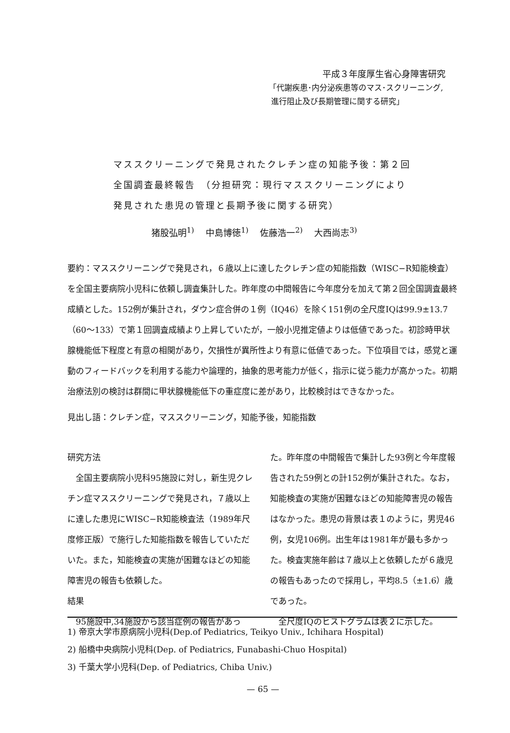平成３年度厚生省心身障害研究
「代謝疾患･内分泌疾患等のマス･スクリーニング,
進行阻止及び長期管理に関する研究」
マススクリーニングで発見されたクレチン症の知能予後：第２回全国調査最終報告　（分担研究：現行マススクリーニングにより発見された患児の管理と長期予後に関する研究）
猪股弘明<sup>1)</sup> 中島博徳<sup>1)</sup> 佐藤浩一<sup>2)</sup> 大西尚志<sup>3)</sup>
要約：マススクリーニングで発見され，６歳以上に達したクレチン症の知能指数（WISC−R知能検査）を全国主要病院小児科に依頼し調査集計した。昨年度の中間報告に今年度分を加えて第２回全国調査最終成績とした。152例が集計され，ダウン症合併の１例（IQ46）を除く151例の全尺度IQは99.9±13.7（60〜133）で第１回調査成績より上昇していたが，一般小児推定値よりは低値であった。初診時甲状腺機能低下程度と有意の相関があり，欠損性が異所性より有意に低値であった。下位項目では，感覚と運動のフィードバックを利用する能力や論理的，抽象的思考能力が低く，指示に従う能力が高かった。初期治療法別の検討は群間に甲状腺機能低下の重症度に差があり，比較検討はできなかった。
見出し語：クレチン症，マススクリーニング，知能予後，知能指数
研究方法
　全国主要病院小児科95施設に対し，新生児クレチン症マススクリーニングで発見され，７歳以上に達した患児にWISC−R知能検査法（1989年尺度修正版）で施行した知能指数を報告していただいた。また，知能検査の実施が困難なほどの知能障害児の報告も依頼した。
結果
　95施設中,34施設から該当症例の報告があっ
た。昨年度の中間報告で集計した93例と今年度報告された59例との計152例が集計された。なお，知能検査の実施が困難なほどの知能障害児の報告はなかった。患児の背景は表１のように，男児46例，女児106例。出生年は1981年が最も多かった。検査実施年齢は７歳以上と依頼したが６歳児の報告もあったので採用し，平均8.5（±1.6）歳であった。
　全尺度IQのヒストグラムは表２に示した。
1) 帝京大学市原病院小児科(Dep.of Pediatrics, Teikyo Univ., Ichihara Hospital)
2) 船橋中央病院小児科(Dep. of Pediatrics, Funabashi-Chuo Hospital)
3) 千葉大学小児科(Dep. of Pediatrics, Chiba Univ.)
— 65 —